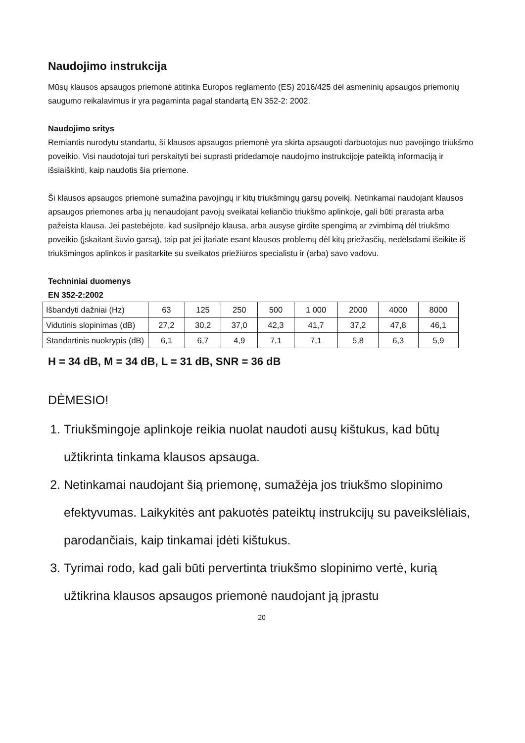Naudojimo instrukcija
Mūsų klausos apsaugos priemonė atitinka Europos reglamento (ES) 2016/425 dėl asmeninių apsaugos priemonių saugumo reikalavimus ir yra pagaminta pagal standartą EN 352-2: 2002.
Naudojimo sritys
Remiantis nurodytu standartu, ši klausos apsaugos priemonė yra skirta apsaugoti darbuotojus nuo pavojingo triukšmo poveikio. Visi naudotojai turi perskaityti bei suprasti pridedamoje naudojimo instrukcijoje pateiktą informaciją ir išsiaiškinti, kaip naudotis šia priemone.
Ši klausos apsaugos priemonė sumažina pavojingų ir kitų triukšmingų garsų poveikį. Netinkamai naudojant klausos apsaugos priemones arba jų nenaudojant pavojų sveikatai keliančio triukšmo aplinkoje, gali būti prarasta arba pažeista klausa. Jei pastebėjote, kad susilpnėjo klausa, arba ausyse girdite spengimą ar zvimbimą dėl triukšmo poveikio (įskaitant šūvio garsą), taip pat jei įtariate esant klausos problemų dėl kitų priežasčių, nedelsdami išeikite iš triukšmingos aplinkos ir pasitarkite su sveikatos priežiūros specialistu ir (arba) savo vadovu.
Techniniai duomenys
EN 352-2:2002
| Išbandyti dažniai (Hz) | 63 | 125 | 250 | 500 | 1 000 | 2000 | 4000 | 8000 |
| Vidutinis slopinimas (dB) | 27,2 | 30,2 | 37,0 | 42,3 | 41,7 | 37,2 | 47,8 | 46,1 |
| Standartinis nuokrypis (dB) | 6,1 | 6,7 | 4,9 | 7,1 | 7,1 | 5,8 | 6,3 | 5,9 |
H = 34 dB, M = 34 dB, L = 31 dB, SNR = 36 dB
DĖMESIO!
1. Triukšmingoje aplinkoje reikia nuolat naudoti ausų kištukus, kad būtų užtikrinta tinkama klausos apsauga.
2. Netinkamai naudojant šią priemonę, sumažėja jos triukšmo slopinimo efektyvumas. Laikykitės ant pakuotės pateiktų instrukcijų su paveikslėliais, parodančiais, kaip tinkamai įdėti kištukus.
3. Tyrimai rodo, kad gali būti pervertinta triukšmo slopinimo vertė, kurią užtikrina klausos apsaugos priemonė naudojant ją įprastu
20